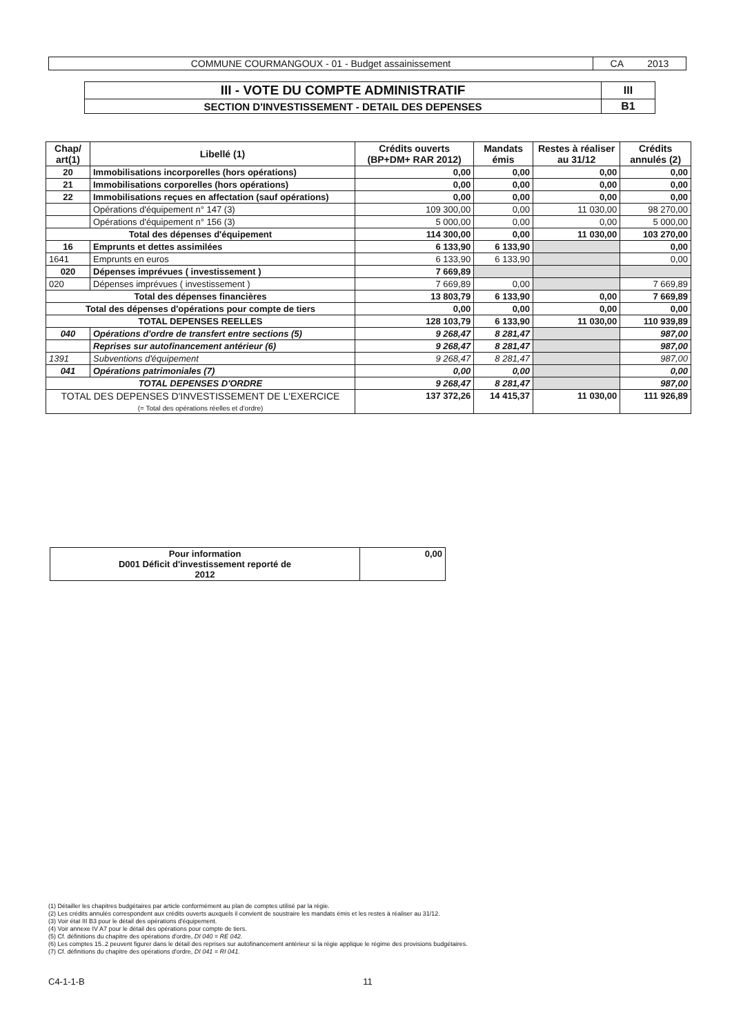| COMMUNE COURMANGOUX - 01 - Budget assainissement | CA 2013 |
| III - VOTE DU COMPTE ADMINISTRATIF | III |
| SECTION D'INVESTISSEMENT - DETAIL DES DEPENSES | B1 |
| Chap/ art(1) | Libellé (1) | Crédits ouverts (BP+DM+ RAR 2012) | Mandats émis | Restes à réaliser au 31/12 | Crédits annulés (2) |
| --- | --- | --- | --- | --- | --- |
| 20 | Immobilisations incorporelles (hors opérations) | 0,00 | 0,00 | 0,00 | 0,00 |
| 21 | Immobilisations corporelles (hors opérations) | 0,00 | 0,00 | 0,00 | 0,00 |
| 22 | Immobilisations reçues en affectation (sauf opérations) | 0,00 | 0,00 | 0,00 | 0,00 |
| | Opérations d'équipement n° 147 (3) | 109 300,00 | 0,00 | 11 030,00 | 98 270,00 |
| | Opérations d'équipement n° 156 (3) | 5 000,00 | 0,00 | 0,00 | 5 000,00 |
| Total des dépenses d'équipement | | 114 300,00 | 0,00 | 11 030,00 | 103 270,00 |
| 16 | Emprunts et dettes assimilées | 6 133,90 | 6 133,90 | | 0,00 |
| 1641 | Emprunts en euros | 6 133,90 | 6 133,90 | | 0,00 |
| 020 | Dépenses imprévues ( investissement ) | 7 669,89 | | | |
| 020 | Dépenses imprévues ( investissement ) | 7 669,89 | 0,00 | | 7 669,89 |
| Total des dépenses financières | | 13 803,79 | 6 133,90 | 0,00 | 7 669,89 |
| Total des dépenses d'opérations pour compte de tiers | | 0,00 | 0,00 | 0,00 | 0,00 |
| TOTAL DEPENSES REELLES | | 128 103,79 | 6 133,90 | 11 030,00 | 110 939,89 |
| 040 | Opérations d'ordre de transfert entre sections (5) | 9 268,47 | 8 281,47 | | 987,00 |
| | Reprises sur autofinancement antérieur (6) | 9 268,47 | 8 281,47 | | 987,00 |
| 1391 | Subventions d'équipement | 9 268,47 | 8 281,47 | | 987,00 |
| 041 | Opérations patrimoniales (7) | 0,00 | 0,00 | | 0,00 |
| TOTAL DEPENSES D'ORDRE | | 9 268,47 | 8 281,47 | | 987,00 |
| TOTAL DES DEPENSES D'INVESTISSEMENT DE L'EXERCICE (= Total des opérations réelles et d'ordre) | | 137 372,26 | 14 415,37 | 11 030,00 | 111 926,89 |
| Pour information D001 Déficit d'investissement reporté de 2012 | 0,00 |
(1) Détailler les chapitres budgétaires par article conformément au plan de comptes utilisé par la régie.
(2) Les crédits annulés correspondent aux crédits ouverts auxquels il convient de soustraire les mandats émis et les restes à réaliser au 31/12.
(3) Voir état III B3 pour le détail des opérations d'équipement.
(4) Voir annexe IV A7 pour le détail des opérations pour compte de tiers.
(5) Cf. définitions du chapitre des opérations d'ordre, DI 040 = RE 042.
(6) Les comptes 15..2 peuvent figurer dans le détail des reprises sur autofinancement antérieur si la régie applique le régime des provisions budgétaires.
(7) Cf. définitions du chapitre des opérations d'ordre, DI 041 = RI 041.
C4-1-1-B 11